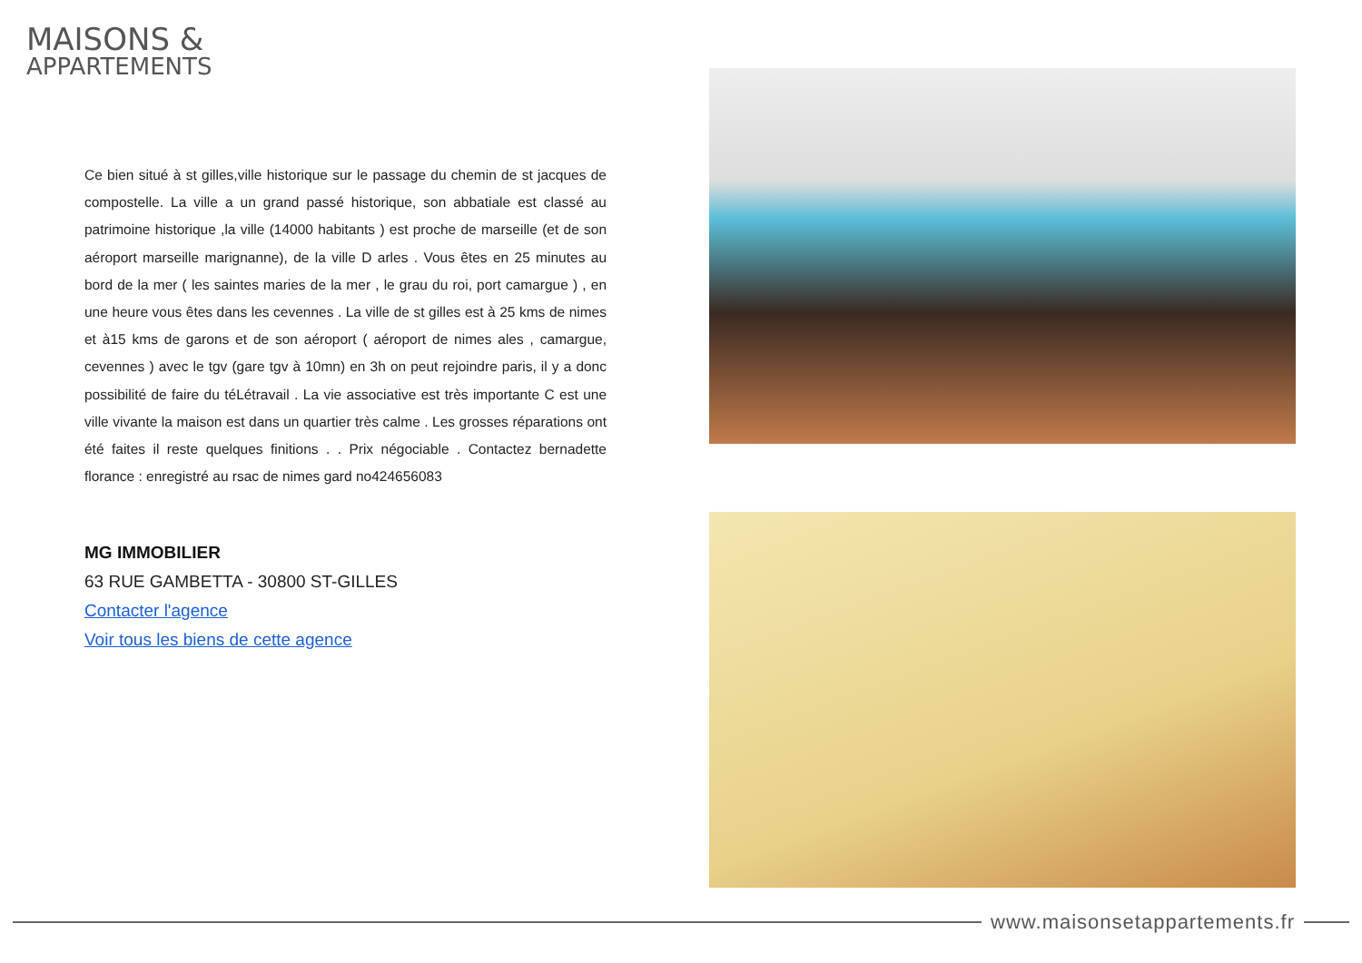MAISONS &
APPARTEMENTS
Ce bien situé à st gilles,ville historique sur le passage du chemin de st jacques de compostelle. La ville a un grand passé historique, son abbatiale est classé au patrimoine historique ,la ville (14000 habitants ) est proche de marseille (et de son aéroport marseille marignanne), de la ville D arles . Vous êtes en 25 minutes au bord de la mer ( les saintes maries de la mer , le grau du roi, port camargue ) , en une heure vous êtes dans les cevennes . La ville de st gilles est à 25 kms de nimes et à15 kms de garons et de son aéroport ( aéroport de nimes ales , camargue, cevennes ) avec le tgv (gare tgv à 10mn) en 3h on peut rejoindre paris, il y a donc possibilité de faire du téLétravail . La vie associative est très importante C est une ville vivante la maison est dans un quartier très calme . Les grosses réparations ont été faites il reste quelques finitions . . Prix négociable . Contactez bernadette florance : enregistré au rsac de nimes gard no424656083
MG IMMOBILIER
63 RUE GAMBETTA - 30800 ST-GILLES
Contacter l'agence
Voir tous les biens de cette agence
www.maisonsetappartements.fr